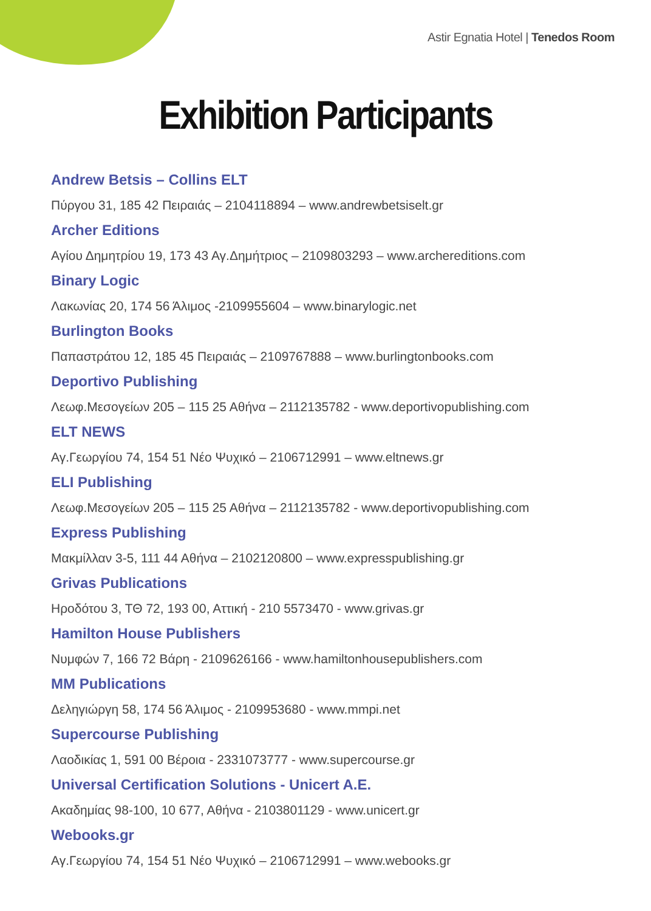Astir Egnatia Hotel | Tenedos Room
Exhibition Participants
Andrew Betsis – Collins ELT
Πύργου 31, 185 42 Πειραιάς – 2104118894 – www.andrewbetsiselt.gr
Archer Editions
Αγίου Δημητρίου 19, 173 43 Αγ.Δημήτριος – 2109803293 – www.archereditions.com
Binary Logic
Λακωνίας 20, 174 56 Άλιμος -2109955604 – www.binarylogic.net
Burlington Books
Παπαστράτου 12, 185 45 Πειραιάς – 2109767888 – www.burlingtonbooks.com
Deportivo Publishing
Λεωφ.Μεσογείων 205 – 115 25 Αθήνα – 2112135782 - www.deportivopublishing.com
ELT NEWS
Αγ.Γεωργίου 74, 154 51 Νέο Ψυχικό – 2106712991 – www.eltnews.gr
ELI Publishing
Λεωφ.Μεσογείων 205 – 115 25 Αθήνα – 2112135782 - www.deportivopublishing.com
Express Publishing
Μακμίλλαν 3-5, 111 44 Αθήνα – 2102120800 – www.expresspublishing.gr
Grivas Publications
Ηροδότου 3, ΤΘ 72, 193 00, Αττική - 210 5573470 - www.grivas.gr
Hamilton House Publishers
Νυμφών 7, 166 72 Βάρη - 2109626166 - www.hamiltonhousepublishers.com
MM Publications
Δεληγιώργη 58, 174 56 Άλιμος - 2109953680 - www.mmpi.net
Supercourse Publishing
Λαοδικίας 1, 591 00 Βέροια - 2331073777 - www.supercourse.gr
Universal Certification Solutions - Unicert A.E.
Ακαδημίας 98-100, 10 677, Αθήνα - 2103801129 - www.unicert.gr
Webooks.gr
Αγ.Γεωργίου 74, 154 51 Νέο Ψυχικό – 2106712991 – www.webooks.gr